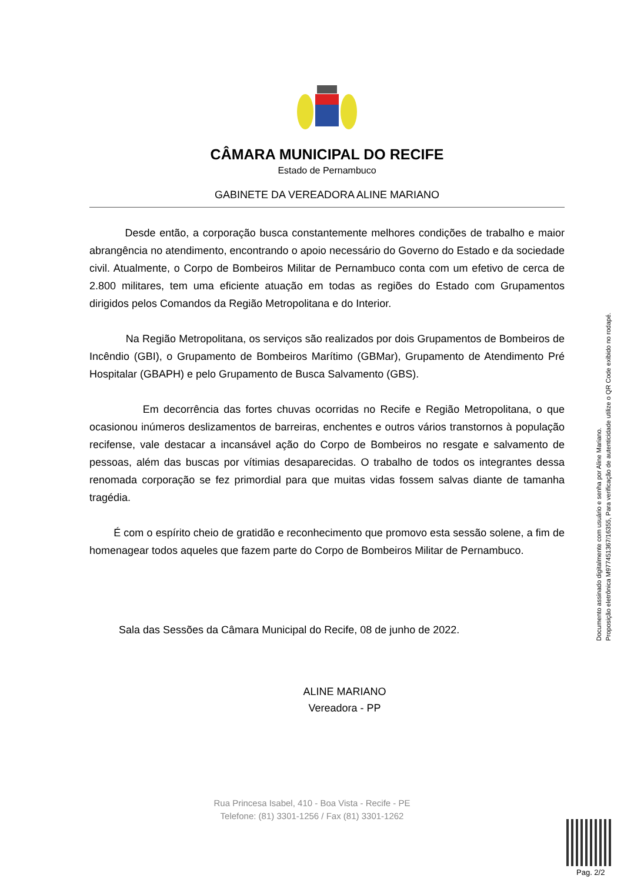CÂMARA MUNICIPAL DO RECIFE
Estado de Pernambuco
GABINETE DA VEREADORA ALINE MARIANO
Desde então, a corporação busca constantemente melhores condições de trabalho e maior abrangência no atendimento, encontrando o apoio necessário do Governo do Estado e da sociedade civil. Atualmente, o Corpo de Bombeiros Militar de Pernambuco conta com um efetivo de cerca de 2.800 militares, tem uma eficiente atuação em todas as regiões do Estado com Grupamentos dirigidos pelos Comandos da Região Metropolitana e do Interior.
Na Região Metropolitana, os serviços são realizados por dois Grupamentos de Bombeiros de Incêndio (GBI), o Grupamento de Bombeiros Marítimo (GBMar), Grupamento de Atendimento Pré Hospitalar (GBAPH) e pelo Grupamento de Busca Salvamento (GBS).
Em decorrência das fortes chuvas ocorridas no Recife e Região Metropolitana, o que ocasionou inúmeros deslizamentos de barreiras, enchentes e outros vários transtornos à população recifense, vale destacar a incansável ação do Corpo de Bombeiros no resgate e salvamento de pessoas, além das buscas por vítimias desaparecidas. O trabalho de todos os integrantes dessa renomada corporação se fez primordial para que muitas vidas fossem salvas diante de tamanha tragédia.
É com o espírito cheio de gratidão e reconhecimento que promovo esta sessão solene, a fim de homenagear todos aqueles que fazem parte do Corpo de Bombeiros Militar de Pernambuco.
Sala das Sessões da Câmara Municipal do Recife, 08 de junho de 2022.
ALINE MARIANO
Vereadora - PP
Documento assinado digitalmente com usuário e senha por Aline Mariano.
Proposição eletrônica M977451367/16355, Para verificação de autenticidade utilize o QR Code exibido no rodapé.
Rua Princesa Isabel, 410 - Boa Vista - Recife - PE
Telefone: (81) 3301-1256 / Fax (81) 3301-1262
Pag. 2/2